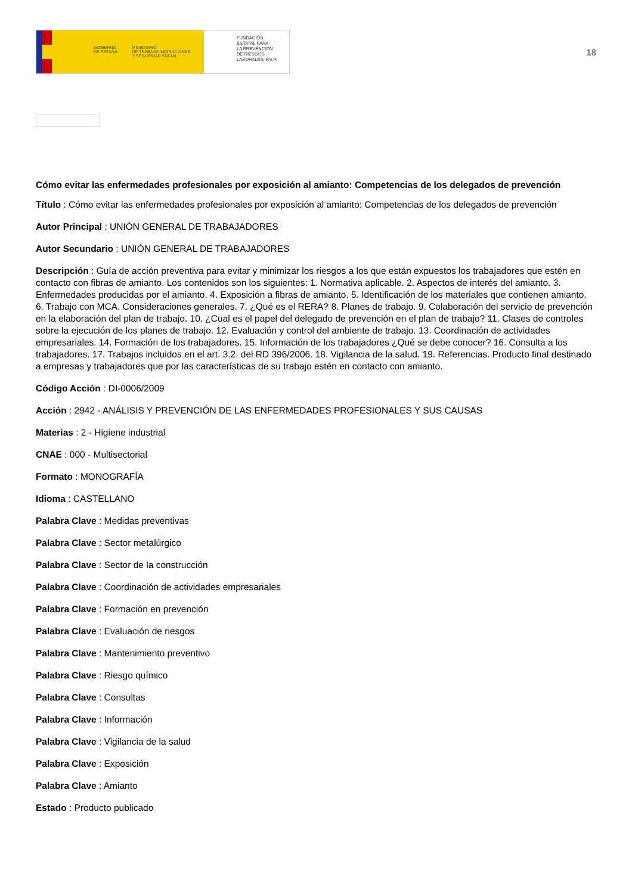GOBIERNO
DE ESPAÑA MINISTERIO
DE TRABAJO, MIGRACIONES
Y SEGURIDAD SOCIAL
FUNDACIÓN
ESTATAL PARA
LA PREVENCIÓN
DE RIESGOS
LABORALES, F.S.P.
18
Cómo evitar las enfermedades profesionales por exposición al amianto: Competencias de los delegados de prevención
Título : Cómo evitar las enfermedades profesionales por exposición al amianto: Competencias de los delegados de prevención
Autor Principal : UNIÓN GENERAL DE TRABAJADORES
Autor Secundario : UNIÓN GENERAL DE TRABAJADORES
Descripción : Guía de acción preventiva para evitar y minimizar los riesgos a los que están expuestos los trabajadores que estén en contacto con fibras de amianto. Los contenidos son los siguientes: 1. Normativa aplicable. 2. Aspectos de interés del amianto. 3. Enfermedades producidas por el amianto. 4. Exposición a fibras de amianto. 5. Identificación de los materiales que contienen amianto. 6. Trabajo con MCA. Consideraciones generales. 7. ¿Qué es el RERA? 8. Planes de trabajo. 9. Colaboración del servicio de prevención en la elaboración del plan de trabajo. 10. ¿Cual es el papel del delegado de prevención en el plan de trabajo? 11. Clases de controles sobre la ejecución de los planes de trabajo. 12. Evaluación y control del ambiente de trabajo. 13. Coordinación de actividades empresariales. 14. Formación de los trabajadores. 15. Información de los trabajadores ¿Qué se debe conocer? 16. Consulta a los trabajadores. 17. Trabajos incluidos en el art. 3.2. del RD 396/2006. 18. Vigilancia de la salud. 19. Referencias. Producto final destinado a empresas y trabajadores que por las características de su trabajo estén en contacto con amianto.
Código Acción : DI-0006/2009
Acción : 2942 - ANÁLISIS Y PREVENCIÓN DE LAS ENFERMEDADES PROFESIONALES Y SUS CAUSAS
Materias : 2 - Higiene industrial
CNAE : 000 - Multisectorial
Formato : MONOGRAFÍA
Idioma : CASTELLANO
Palabra Clave : Medidas preventivas
Palabra Clave : Sector metalúrgico
Palabra Clave : Sector de la construcción
Palabra Clave : Coordinación de actividades empresariales
Palabra Clave : Formación en prevención
Palabra Clave : Evaluación de riesgos
Palabra Clave : Mantenimiento preventivo
Palabra Clave : Riesgo químico
Palabra Clave : Consultas
Palabra Clave : Información
Palabra Clave : Vigilancia de la salud
Palabra Clave : Exposición
Palabra Clave : Amianto
Estado : Producto publicado